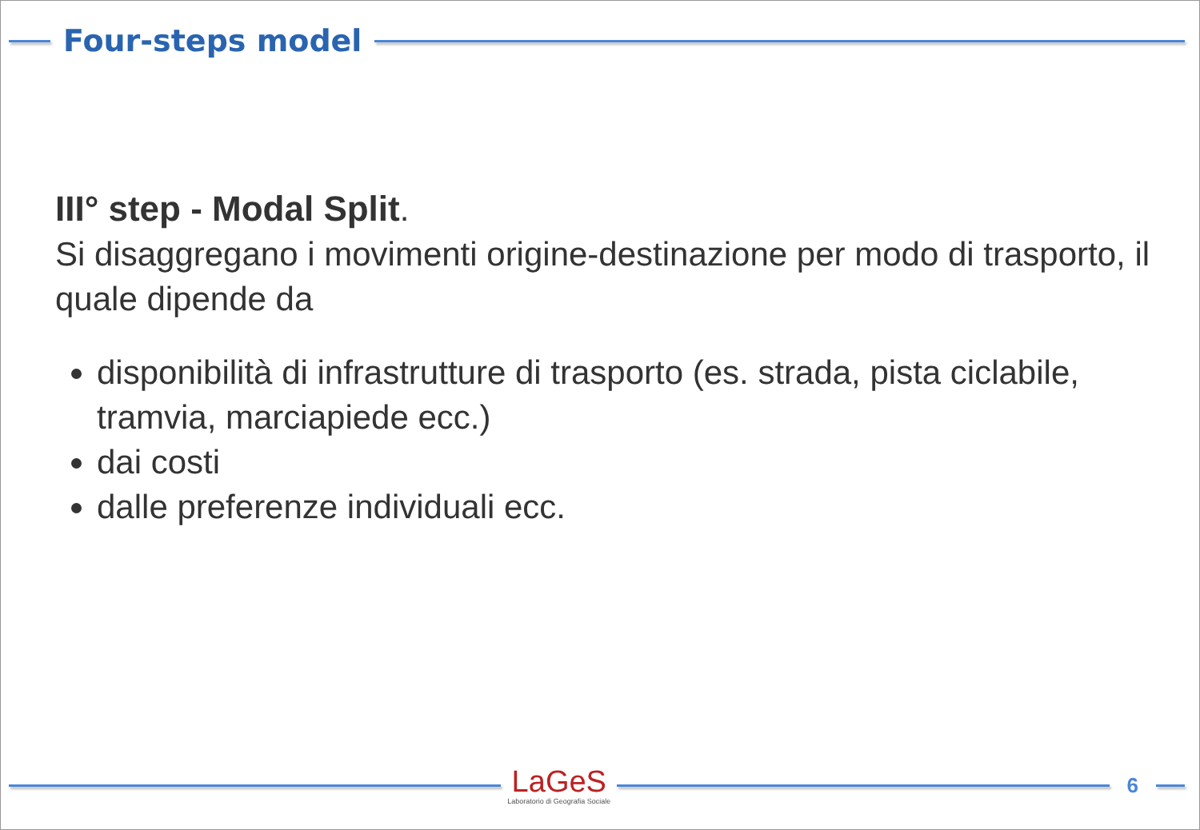Four-steps model
III° step - Modal Split.
Si disaggregano i movimenti origine-destinazione per modo di trasporto, il quale dipende da
disponibilità di infrastrutture di trasporto (es. strada, pista ciclabile, tramvia, marciapiede ecc.)
dai costi
dalle preferenze individuali ecc.
LaGeS
Laboratorio di Geografia Sociale
6